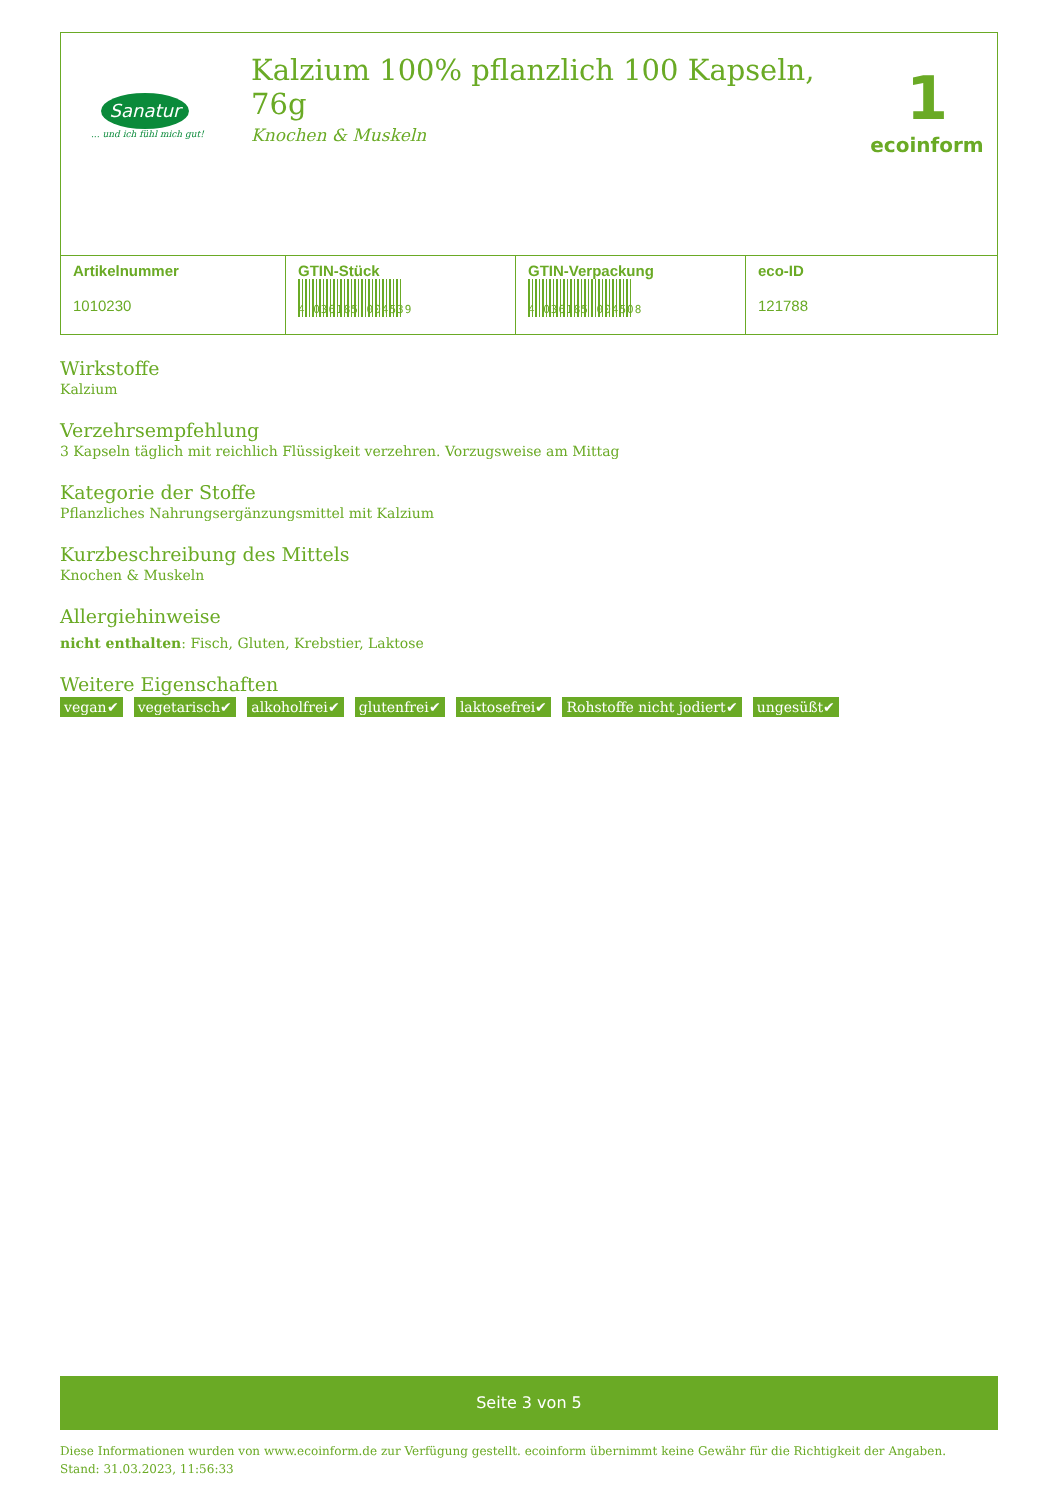Sanatur
... und ich fühl mich gut!
Kalzium 100% pflanzlich 100 Kapseln, 76g
Knochen & Muskeln
1
ecoinform
| Artikelnummer 1010230 | GTIN-Stück 4 036185 004539 | GTIN-Verpackung 4 036185 004508 | eco-ID 121788 |
Wirkstoffe
Kalzium
Verzehrsempfehlung
3 Kapseln täglich mit reichlich Flüssigkeit verzehren. Vorzugsweise am Mittag
Kategorie der Stoffe
Pflanzliches Nahrungsergänzungsmittel mit Kalzium
Kurzbeschreibung des Mittels
Knochen & Muskeln
Allergiehinweise
nicht enthalten: Fisch, Gluten, Krebstier, Laktose
Weitere Eigenschaften
vegan✔ vegetarisch✔ alkoholfrei✔ glutenfrei✔ laktosefrei✔ Rohstoffe nicht jodiert✔ ungesüßt✔
Seite 3 von 5
Diese Informationen wurden von www.ecoinform.de zur Verfügung gestellt. ecoinform übernimmt keine Gewähr für die Richtigkeit der Angaben.
Stand: 31.03.2023, 11:56:33